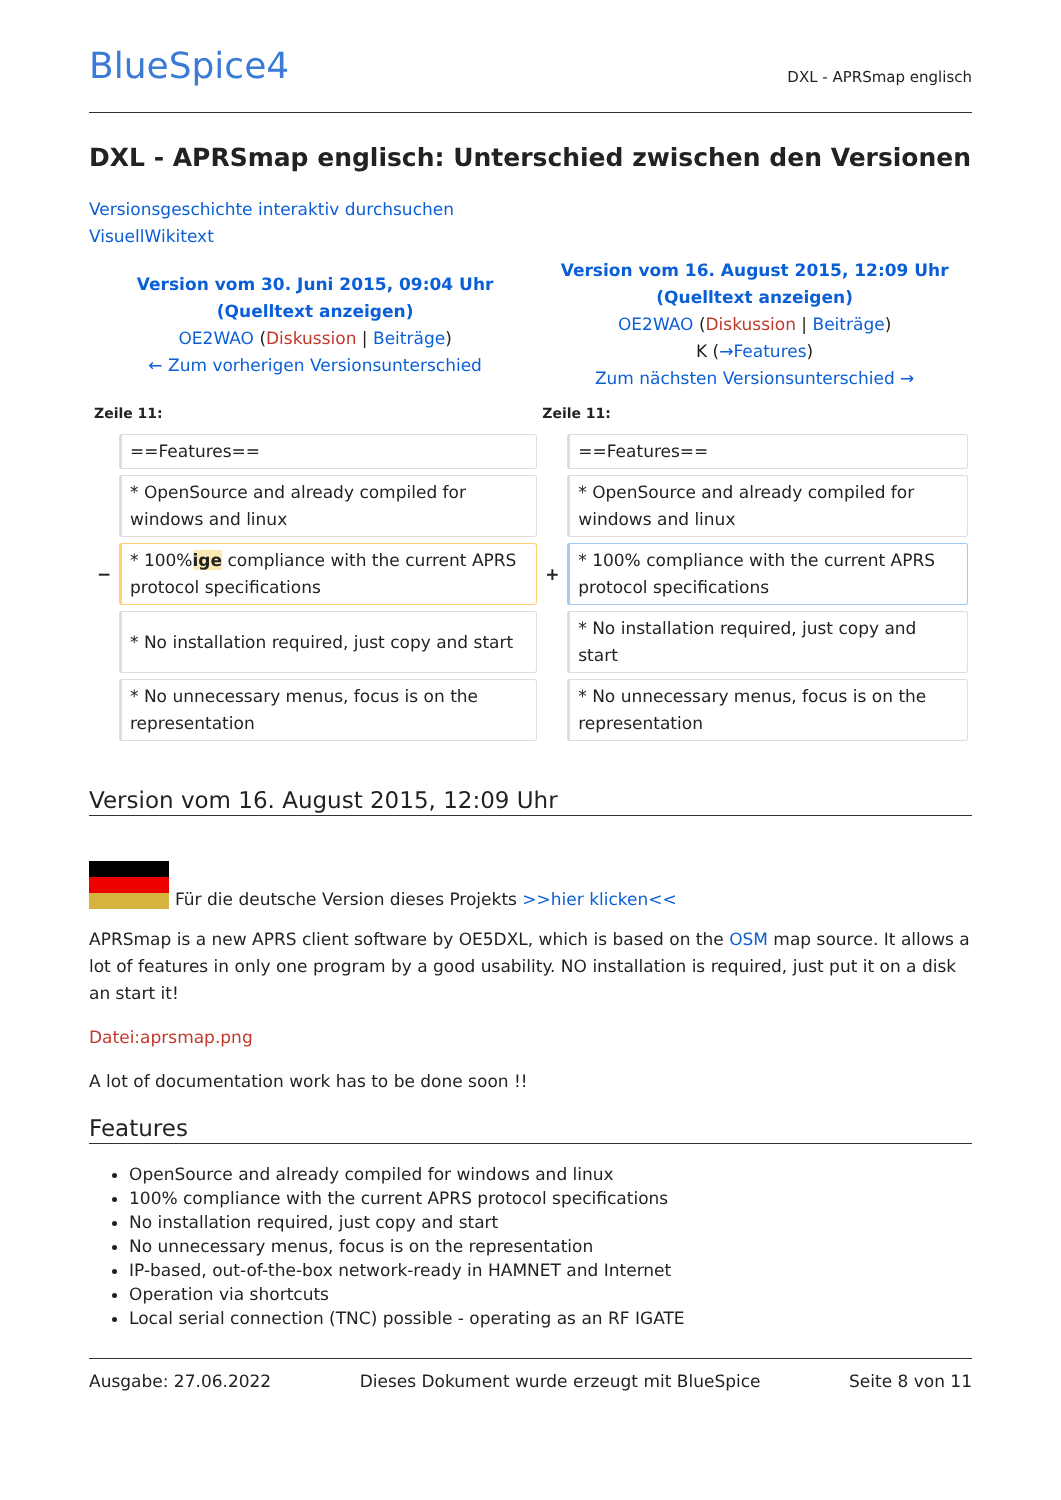BlueSpice4 DXL - APRSmap englisch
DXL - APRSmap englisch: Unterschied zwischen den Versionen
Versionsgeschichte interaktiv durchsuchen
VisuellWikitext
| Version vom 30. Juni 2015, 09:04 Uhr (Quelltext anzeigen) OE2WAO ( Diskussion / Beiträge ) ← Zum vorherigen Versionsunterschied | | Version vom 16. August 2015, 12:09 Uhr (Quelltext anzeigen) OE2WAO ( Diskussion / Beiträge ) K ( →Features ) Zum nächsten Versionsunterschied → | |
| Zeile 11: | | Zeile 11: | |
| | ==Features== | | ==Features== |
| | * OpenSource and already compiled for windows and linux | | * OpenSource and already compiled for windows and linux |
| − | * 100% ige compliance with the current APRS protocol specifications | + | * 100% compliance with the current APRS protocol specifications |
| | * No installation required, just copy and start | | * No installation required, just copy and start |
| | * No unnecessary menus, focus is on the representation | | * No unnecessary menus, focus is on the representation |
Version vom 16. August 2015, 12:09 Uhr
Für die deutsche Version dieses Projekts >>hier klicken<<
APRSmap is a new APRS client software by OE5DXL, which is based on the OSM map source. It allows a lot of features in only one program by a good usability. NO installation is required, just put it on a disk an start it!
Datei:aprsmap.png
A lot of documentation work has to be done soon !!
Features
OpenSource and already compiled for windows and linux
100% compliance with the current APRS protocol specifications
No installation required, just copy and start
No unnecessary menus, focus is on the representation
IP-based, out-of-the-box network-ready in HAMNET and Internet
Operation via shortcuts
Local serial connection (TNC) possible - operating as an RF IGATE
Ausgabe: 27.06.2022 Dieses Dokument wurde erzeugt mit BlueSpice Seite 8 von 11